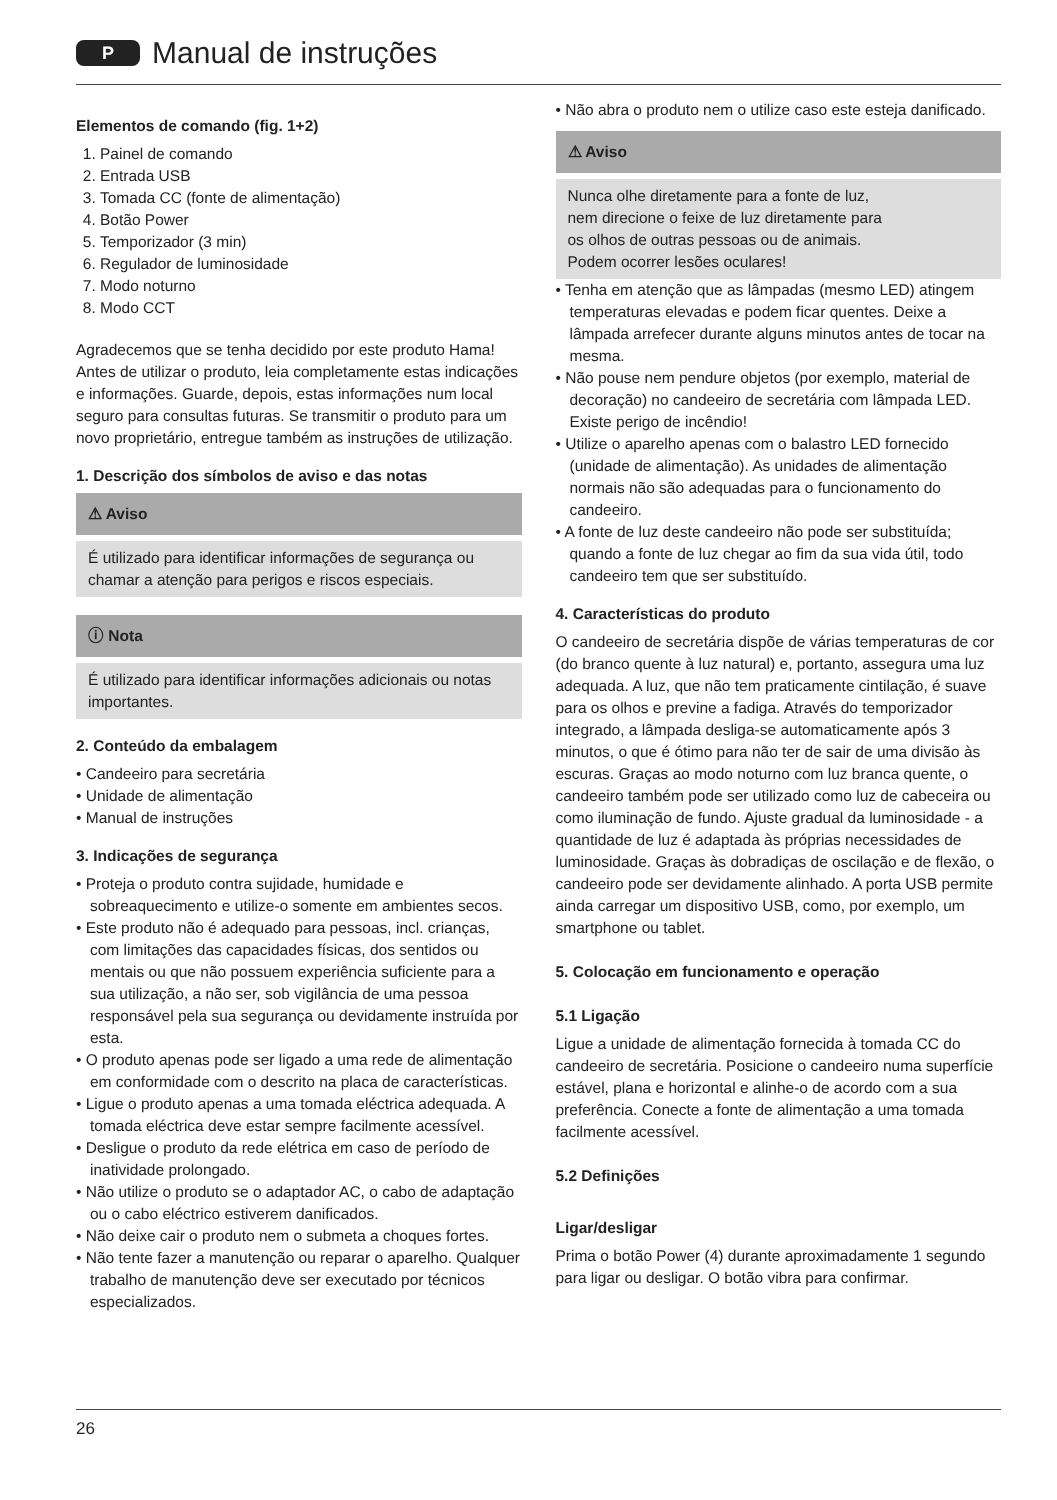P
Manual de instruções
Elementos de comando (fig. 1+2)
1. Painel de comando
2. Entrada USB
3. Tomada CC (fonte de alimentação)
4. Botão Power
5. Temporizador (3 min)
6. Regulador de luminosidade
7. Modo noturno
8. Modo CCT
Agradecemos que se tenha decidido por este produto Hama! Antes de utilizar o produto, leia completamente estas indicações e informações. Guarde, depois, estas informações num local seguro para consultas futuras. Se transmitir o produto para um novo proprietário, entregue também as instruções de utilização.
1. Descrição dos símbolos de aviso e das notas
⚠ Aviso
É utilizado para identificar informações de segurança ou chamar a atenção para perigos e riscos especiais.
ⓘ Nota
É utilizado para identificar informações adicionais ou notas importantes.
2. Conteúdo da embalagem
• Candeeiro para secretária
• Unidade de alimentação
• Manual de instruções
3. Indicações de segurança
• Proteja o produto contra sujidade, humidade e sobreaquecimento e utilize-o somente em ambientes secos.
• Este produto não é adequado para pessoas, incl. crianças, com limitações das capacidades físicas, dos sentidos ou mentais ou que não possuem experiência suficiente para a sua utilização, a não ser, sob vigilância de uma pessoa responsável pela sua segurança ou devidamente instruída por esta.
• O produto apenas pode ser ligado a uma rede de alimentação em conformidade com o descrito na placa de características.
• Ligue o produto apenas a uma tomada eléctrica adequada. A tomada eléctrica deve estar sempre facilmente acessível.
• Desligue o produto da rede elétrica em caso de período de inatividade prolongado.
• Não utilize o produto se o adaptador AC, o cabo de adaptação ou o cabo eléctrico estiverem danificados.
• Não deixe cair o produto nem o submeta a choques fortes.
• Não tente fazer a manutenção ou reparar o aparelho. Qualquer trabalho de manutenção deve ser executado por técnicos especializados.
• Não abra o produto nem o utilize caso este esteja danificado.
⚠ Aviso
Nunca olhe diretamente para a fonte de luz, nem direcione o feixe de luz diretamente para os olhos de outras pessoas ou de animais. Podem ocorrer lesões oculares!
• Tenha em atenção que as lâmpadas (mesmo LED) atingem temperaturas elevadas e podem ficar quentes. Deixe a lâmpada arrefecer durante alguns minutos antes de tocar na mesma.
• Não pouse nem pendure objetos (por exemplo, material de decoração) no candeeiro de secretária com lâmpada LED. Existe perigo de incêndio!
• Utilize o aparelho apenas com o balastro LED fornecido (unidade de alimentação). As unidades de alimentação normais não são adequadas para o funcionamento do candeeiro.
• A fonte de luz deste candeeiro não pode ser substituída; quando a fonte de luz chegar ao fim da sua vida útil, todo candeeiro tem que ser substituído.
4. Características do produto
O candeeiro de secretária dispõe de várias temperaturas de cor (do branco quente à luz natural) e, portanto, assegura uma luz adequada. A luz, que não tem praticamente cintilação, é suave para os olhos e previne a fadiga. Através do temporizador integrado, a lâmpada desliga-se automaticamente após 3 minutos, o que é ótimo para não ter de sair de uma divisão às escuras. Graças ao modo noturno com luz branca quente, o candeeiro também pode ser utilizado como luz de cabeceira ou como iluminação de fundo. Ajuste gradual da luminosidade - a quantidade de luz é adaptada às próprias necessidades de luminosidade. Graças às dobradiças de oscilação e de flexão, o candeeiro pode ser devidamente alinhado. A porta USB permite ainda carregar um dispositivo USB, como, por exemplo, um smartphone ou tablet.
5. Colocação em funcionamento e operação
5.1 Ligação
Ligue a unidade de alimentação fornecida à tomada CC do candeeiro de secretária. Posicione o candeeiro numa superfície estável, plana e horizontal e alinhe-o de acordo com a sua preferência. Conecte a fonte de alimentação a uma tomada facilmente acessível.
5.2 Definições
Ligar/desligar
Prima o botão Power (4) durante aproximadamente 1 segundo para ligar ou desligar. O botão vibra para confirmar.
26